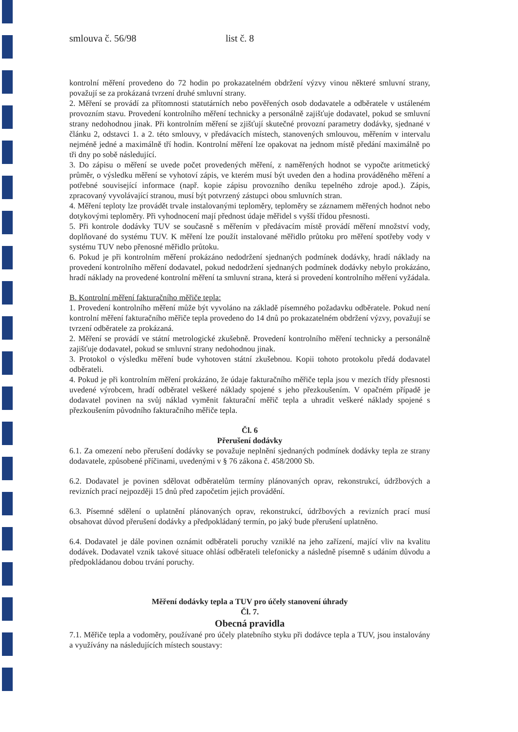smlouva č. 56/98 list č. 8
kontrolní měření provedeno do 72 hodin po prokazatelném obdržení výzvy vinou některé smluvní strany, považují se za prokázaná tvrzení druhé smluvní strany.
2. Měření se provádí za přítomnosti statutárních nebo pověřených osob dodavatele a odběratele v ustáleném provozním stavu. Provedení kontrolního měření technicky a personálně zajišťuje dodavatel, pokud se smluvní strany nedohodnou jinak. Při kontrolním měření se zjišťují skutečné provozní parametry dodávky, sjednané v článku 2, odstavci 1. a 2. této smlouvy, v předávacích místech, stanovených smlouvou, měřením v intervalu nejméně jedné a maximálně tří hodin. Kontrolní měření lze opakovat na jednom místě předání maximálně po tři dny po sobě následující.
3. Do zápisu o měření se uvede počet provedených měření, z naměřených hodnot se vypočte aritmetický průměr, o výsledku měření se vyhotoví zápis, ve kterém musí být uveden den a hodina prováděného měření a potřebné související informace (např. kopie zápisu provozního deníku tepelného zdroje apod.). Zápis, zpracovaný vyvolávající stranou, musí být potvrzený zástupci obou smluvních stran.
4. Měření teploty lze provádět trvale instalovanými teploměry, teploměry se záznamem měřených hodnot nebo dotykovými teploměry. Při vyhodnocení mají přednost údaje měřidel s vyšší třídou přesnosti.
5. Při kontrole dodávky TUV se současně s měřením v předávacím místě provádí měření množství vody, doplňované do systému TUV. K měření lze použít instalované měřidlo průtoku pro měření spotřeby vody v systému TUV nebo přenosné měřidlo průtoku.
6. Pokud je při kontrolním měření prokázáno nedodržení sjednaných podmínek dodávky, hradí náklady na provedení kontrolního měření dodavatel, pokud nedodržení sjednaných podmínek dodávky nebylo prokázáno, hradí náklady na provedené kontrolní měření ta smluvní strana, která si provedení kontrolního měření vyžádala.
B. Kontrolní měření fakturačního měřiče tepla:
1. Provedení kontrolního měření může být vyvoláno na základě písemného požadavku odběratele. Pokud není kontrolní měření fakturačního měřiče tepla provedeno do 14 dnů po prokazatelném obdržení výzvy, považují se tvrzení odběratele za prokázaná.
2. Měření se provádí ve státní metrologické zkušebně. Provedení kontrolního měření technicky a personálně zajišťuje dodavatel, pokud se smluvní strany nedohodnou jinak.
3. Protokol o výsledku měření bude vyhotoven státní zkušebnou. Kopii tohoto protokolu předá dodavatel odběrateli.
4. Pokud je při kontrolním měření prokázáno, že údaje fakturačního měřiče tepla jsou v mezích třídy přesnosti uvedené výrobcem, hradí odběratel veškeré náklady spojené s jeho přezkoušením. V opačném případě je dodavatel povinen na svůj náklad vyměnit fakturační měřič tepla a uhradit veškeré náklady spojené s přezkoušením původního fakturačního měřiče tepla.
Čl. 6
Přerušení dodávky
6.1. Za omezení nebo přerušení dodávky se považuje neplnění sjednaných podmínek dodávky tepla ze strany dodavatele, způsobené příčinami, uvedenými v § 76 zákona č. 458/2000 Sb.
6.2. Dodavatel je povinen sdělovat odběratelům termíny plánovaných oprav, rekonstrukcí, údržbových a revizních prací nejpozději 15 dnů před započetím jejich provádění.
6.3. Písemné sdělení o uplatnění plánovaných oprav, rekonstrukcí, údržbových a revizních prací musí obsahovat důvod přerušení dodávky a předpokládaný termín, po jaký bude přerušení uplatněno.
6.4. Dodavatel je dále povinen oznámit odběrateli poruchy vzniklé na jeho zařízení, mající vliv na kvalitu dodávek. Dodavatel vznik takové situace ohlásí odběrateli telefonicky a následně písemně s udáním důvodu a předpokládanou dobou trvání poruchy.
Měření dodávky tepla a TUV pro účely stanovení úhrady
Čl. 7.
Obecná pravidla
7.1. Měřiče tepla a vodoměry, používané pro účely platebního styku při dodávce tepla a TUV, jsou instalovány a využívány na následujících místech soustavy: